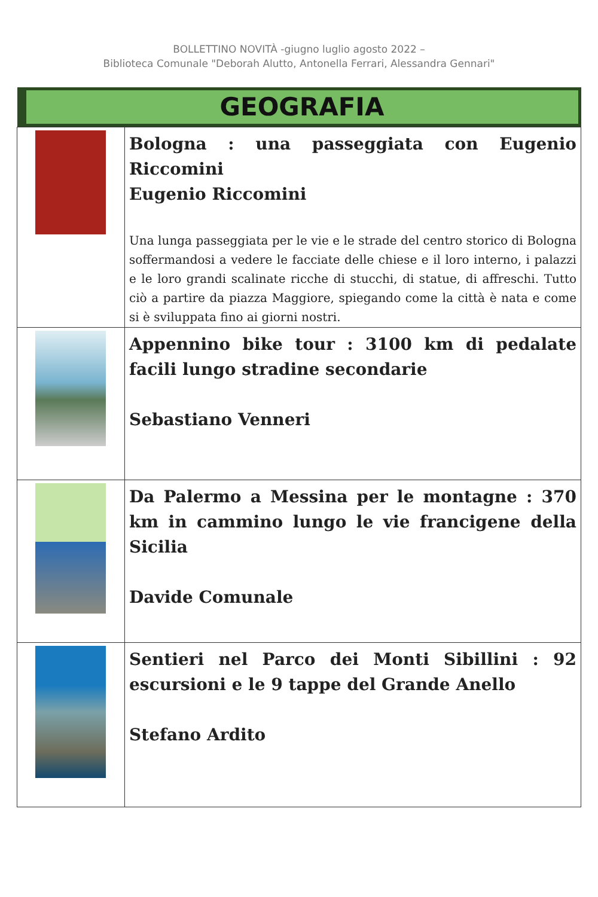BOLLETTINO NOVITÀ -giugno luglio agosto 2022 –
Biblioteca Comunale "Deborah Alutto, Antonella Ferrari, Alessandra Gennari"
| GEOGRAFIA | |
| --- | --- |
| | Bologna : una passeggiata con Eugenio Riccomini Eugenio Riccomini Una lunga passeggiata per le vie e le strade del centro storico di Bologna soffermandosi a vedere le facciate delle chiese e il loro interno, i palazzi e le loro grandi scalinate ricche di stucchi, di statue, di affreschi. Tutto ciò a partire da piazza Maggiore, spiegando come la città è nata e come si è sviluppata fino ai giorni nostri. |
| | Appennino bike tour : 3100 km di pedalate facili lungo stradine secondarie Sebastiano Venneri |
| | Da Palermo a Messina per le montagne : 370 km in cammino lungo le vie francigene della Sicilia Davide Comunale |
| | Sentieri nel Parco dei Monti Sibillini : 92 escursioni e le 9 tappe del Grande Anello Stefano Ardito |